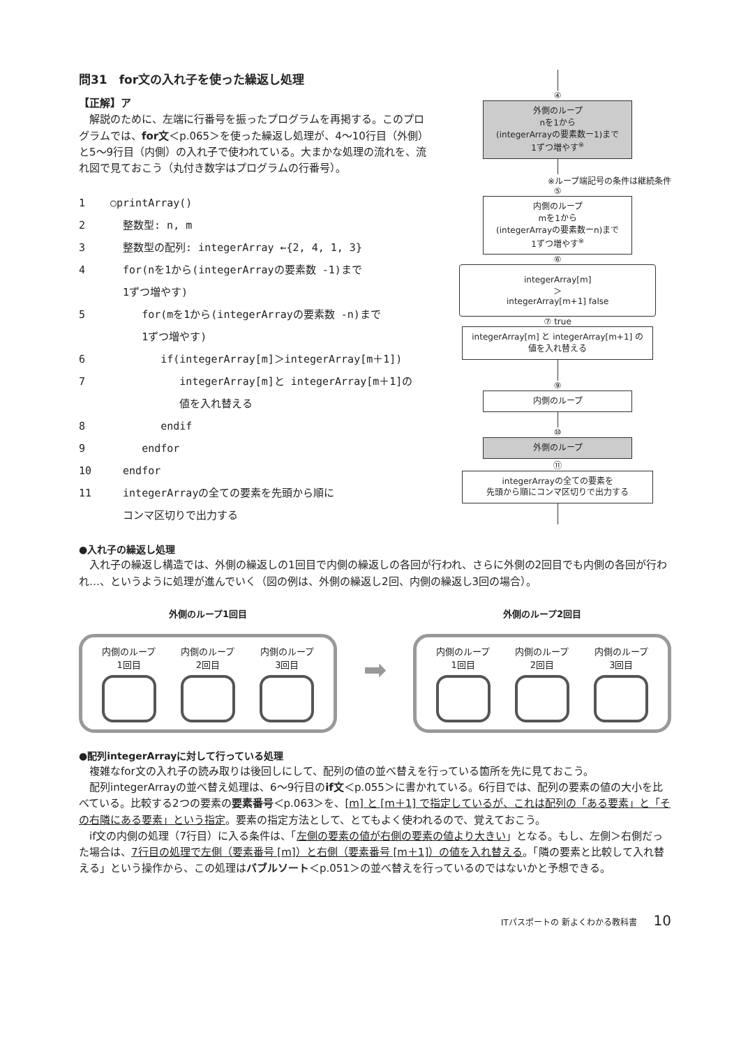問31　for文の入れ子を使った繰返し処理
【正解】ア
　解説のために、左端に行番号を振ったプログラムを再掲する。このプログラムでは、for文＜p.065＞を使った繰返し処理が、4～10行目（外側）と5～9行目（内側）の入れ子で使われている。大まかな処理の流れを、流れ図で見ておこう（丸付き数字はプログラムの行番号）。
1 ○printArray()
2 整数型: n, m
3 整数型の配列: integerArray ←{2, 4, 1, 3}
4 for(nを1から(integerArrayの要素数 -1)まで
1ずつ増やす)
5 for(mを1から(integerArrayの要素数 -n)まで
1ずつ増やす)
6 if(integerArray[m]＞integerArray[m＋1])
7 integerArray[m]と integerArray[m＋1]の
値を入れ替える
8 endif
9 endfor
10 endfor
11 integerArrayの全ての要素を先頭から順に
コンマ区切りで出力する
④
外側のループ
nを1から
(integerArrayの要素数ー1)まで
1ずつ増やす<sup>※</sup>
※ループ端記号の条件は継続条件
⑤
内側のループ
mを1から
(integerArrayの要素数ーn)まで
1ずつ増やす<sup>※</sup>
⑥
integerArray[m]
＞
integerArray[m+1] false
⑦ true
integerArray[m] と integerArray[m+1] の
値を入れ替える
⑨
内側のループ
⑩
外側のループ
⑪
integerArrayの全ての要素を
先頭から順にコンマ区切りで出力する
●入れ子の繰返し処理
　入れ子の繰返し構造では、外側の繰返しの1回目で内側の繰返しの各回が行われ、さらに外側の2回目でも内側の各回が行われ…、というように処理が進んでいく（図の例は、外側の繰返し2回、内側の繰返し3回の場合）。
外側のループ1回目
内側のループ
1回目
内側のループ
2回目
内側のループ
3回目
➡
外側のループ2回目
内側のループ
1回目
内側のループ
2回目
内側のループ
3回目
●配列integerArrayに対して行っている処理
　複雑なfor文の入れ子の読み取りは後回しにして、配列の値の並べ替えを行っている箇所を先に見ておこう。
　配列integerArrayの並べ替え処理は、6～9行目のif文＜p.055＞に書かれている。6行目では、配列の要素の値の大小を比べている。比較する2つの要素の要素番号＜p.063＞を、[m] と [m＋1] で指定しているが、これは配列の「ある要素」と「その右隣にある要素」という指定。要素の指定方法として、とてもよく使われるので、覚えておこう。
　if文の内側の処理（7行目）に入る条件は、「左側の要素の値が右側の要素の値より大きい」となる。もし、左側＞右側だった場合は、7行目の処理で左側（要素番号 [m]）と右側（要素番号 [m＋1]）の値を入れ替える。「隣の要素と比較して入れ替える」という操作から、この処理はバブルソート＜p.051＞の並べ替えを行っているのではないかと予想できる。
ITパスポートの 新よくわかる教科書 10